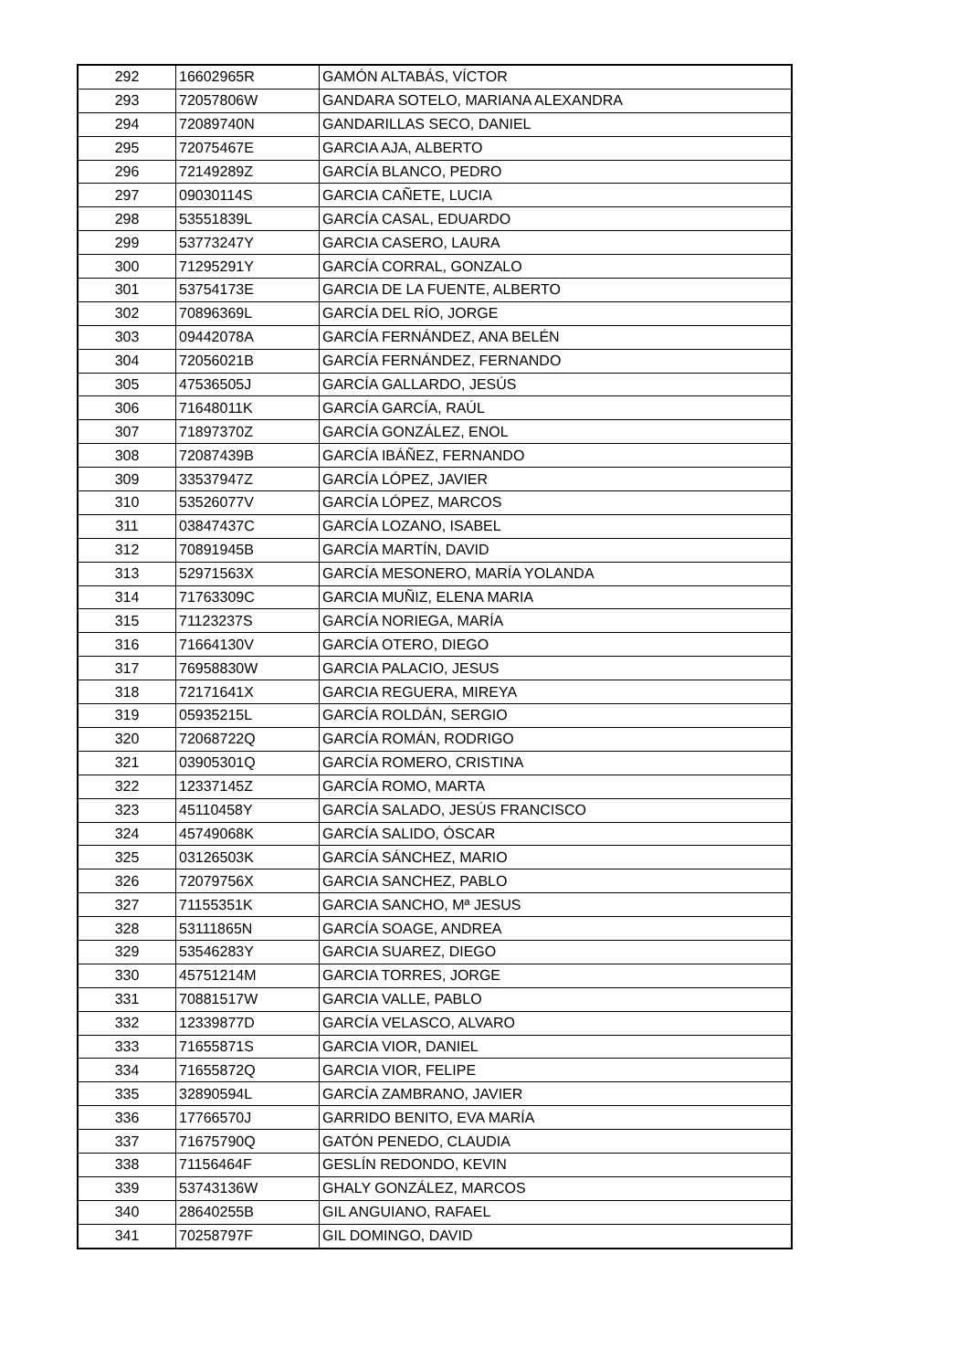| 292 | 16602965R | GAMÓN ALTABÁS, VÍCTOR |
| 293 | 72057806W | GANDARA SOTELO, MARIANA ALEXANDRA |
| 294 | 72089740N | GANDARILLAS SECO, DANIEL |
| 295 | 72075467E | GARCIA AJA, ALBERTO |
| 296 | 72149289Z | GARCÍA BLANCO, PEDRO |
| 297 | 09030114S | GARCIA CAÑETE, LUCIA |
| 298 | 53551839L | GARCÍA CASAL, EDUARDO |
| 299 | 53773247Y | GARCIA CASERO, LAURA |
| 300 | 71295291Y | GARCÍA CORRAL, GONZALO |
| 301 | 53754173E | GARCIA DE LA FUENTE, ALBERTO |
| 302 | 70896369L | GARCÍA DEL RÍO, JORGE |
| 303 | 09442078A | GARCÍA FERNÁNDEZ, ANA BELÉN |
| 304 | 72056021B | GARCÍA FERNÁNDEZ, FERNANDO |
| 305 | 47536505J | GARCÍA GALLARDO, JESÚS |
| 306 | 71648011K | GARCÍA GARCÍA, RAÚL |
| 307 | 71897370Z | GARCÍA GONZÁLEZ, ENOL |
| 308 | 72087439B | GARCÍA IBÁÑEZ, FERNANDO |
| 309 | 33537947Z | GARCÍA LÓPEZ, JAVIER |
| 310 | 53526077V | GARCÍA LÓPEZ, MARCOS |
| 311 | 03847437C | GARCÍA LOZANO, ISABEL |
| 312 | 70891945B | GARCÍA MARTÍN, DAVID |
| 313 | 52971563X | GARCÍA MESONERO, MARÍA YOLANDA |
| 314 | 71763309C | GARCIA MUÑIZ, ELENA MARIA |
| 315 | 71123237S | GARCÍA NORIEGA, MARÍA |
| 316 | 71664130V | GARCÍA OTERO, DIEGO |
| 317 | 76958830W | GARCIA PALACIO, JESUS |
| 318 | 72171641X | GARCIA REGUERA, MIREYA |
| 319 | 05935215L | GARCÍA ROLDÁN, SERGIO |
| 320 | 72068722Q | GARCÍA ROMÁN, RODRIGO |
| 321 | 03905301Q | GARCÍA ROMERO, CRISTINA |
| 322 | 12337145Z | GARCÍA ROMO, MARTA |
| 323 | 45110458Y | GARCÍA SALADO, JESÚS FRANCISCO |
| 324 | 45749068K | GARCÍA SALIDO, ÓSCAR |
| 325 | 03126503K | GARCÍA SÁNCHEZ, MARIO |
| 326 | 72079756X | GARCIA SANCHEZ, PABLO |
| 327 | 71155351K | GARCIA SANCHO, Mª JESUS |
| 328 | 53111865N | GARCÍA SOAGE, ANDREA |
| 329 | 53546283Y | GARCIA SUAREZ, DIEGO |
| 330 | 45751214M | GARCIA TORRES, JORGE |
| 331 | 70881517W | GARCIA VALLE, PABLO |
| 332 | 12339877D | GARCÍA VELASCO, ALVARO |
| 333 | 71655871S | GARCIA VIOR, DANIEL |
| 334 | 71655872Q | GARCIA VIOR, FELIPE |
| 335 | 32890594L | GARCÍA ZAMBRANO, JAVIER |
| 336 | 17766570J | GARRIDO BENITO, EVA MARÍA |
| 337 | 71675790Q | GATÓN PENEDO, CLAUDIA |
| 338 | 71156464F | GESLÍN REDONDO, KEVIN |
| 339 | 53743136W | GHALY GONZÁLEZ, MARCOS |
| 340 | 28640255B | GIL ANGUIANO, RAFAEL |
| 341 | 70258797F | GIL DOMINGO, DAVID |